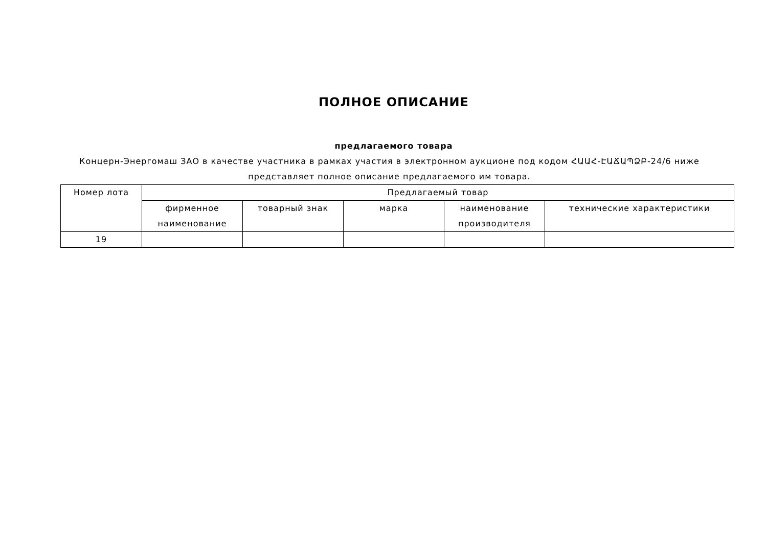ПОЛНОЕ ОПИСАНИЕ
предлагаемого товара
Концерн-Энергомаш ЗАО в качестве участника в рамках участия в электронном аукционе под кодом ՀԱԱՀ-ԷԱՃԱՊՁԲ-24/6 ниже представляет полное описание предлагаемого им товара.
| Номер лота | Предлагаемый товар | | | | |
| --- | --- | --- | --- | --- | --- |
| | фирменное наименование | товарный знак | марка | наименование производителя | технические характеристики |
| 19 | | | | | |